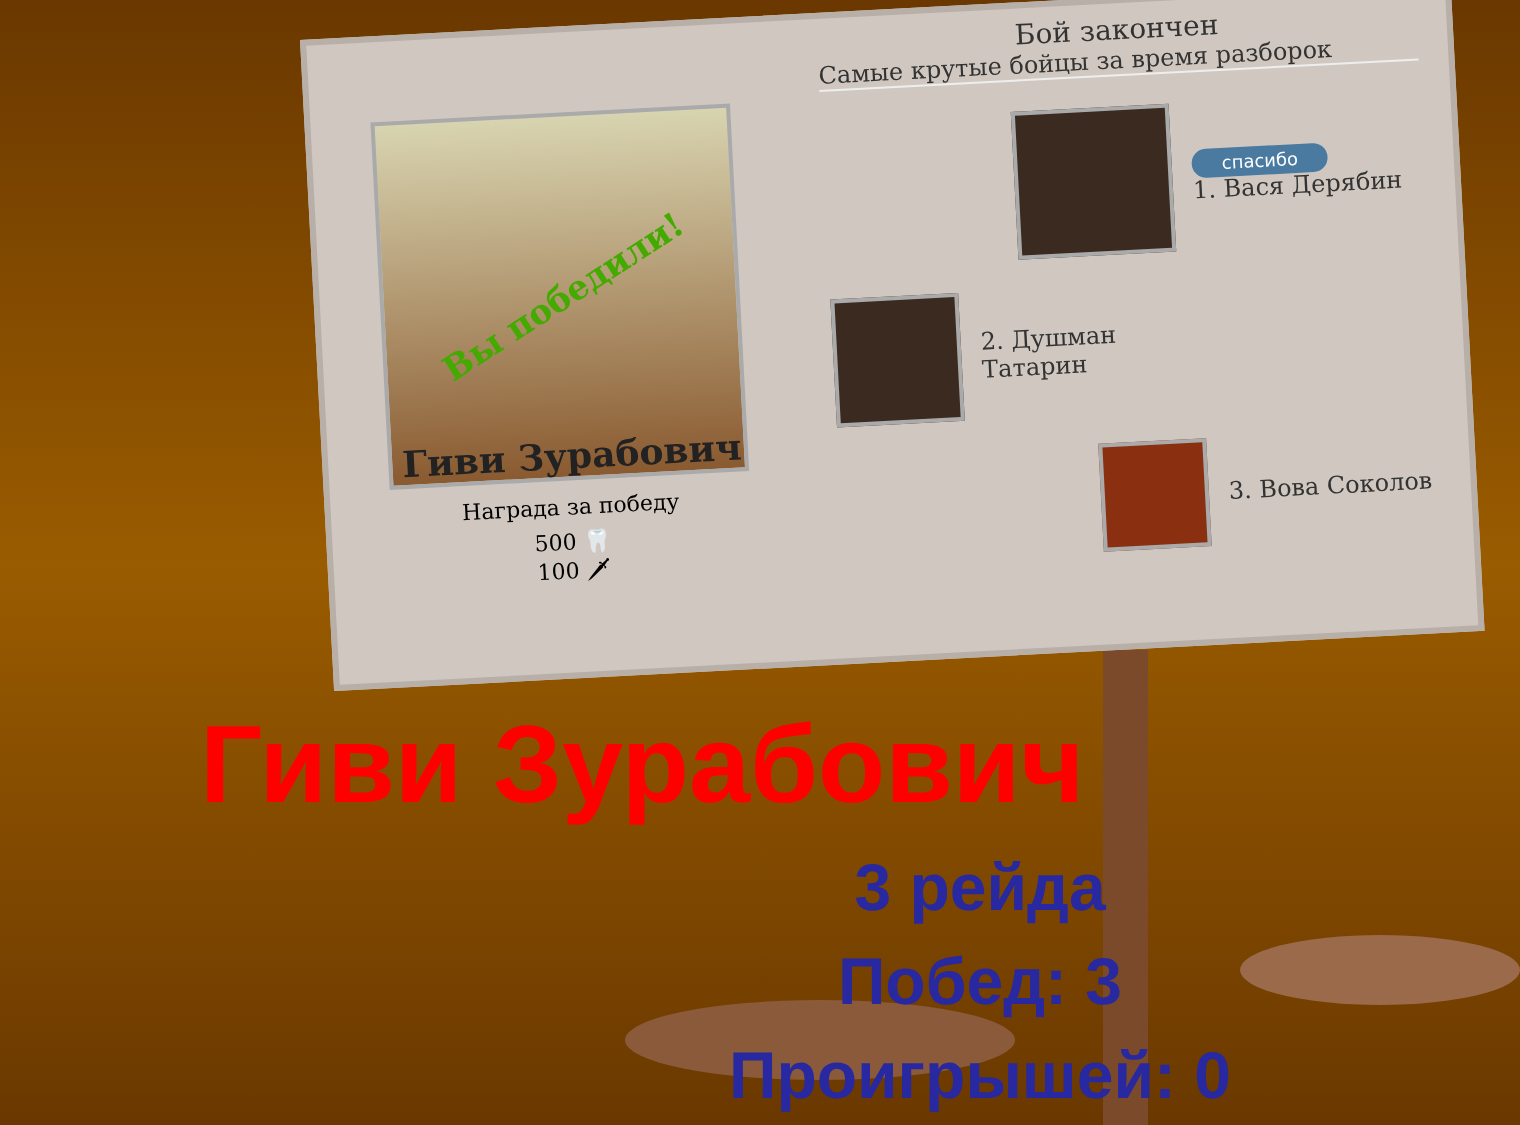Вы победили!
Гиви Зурабович
Награда за победу
500 🦷
100 🗡
Бой закончен
Самые крутые бойцы за время разборок
спасибо
1. Вася Дерябин
2. Душман
Татарин
3. Вова Соколов
Гиви Зурабович
3 рейда
Побед: 3
Проигрышей: 0